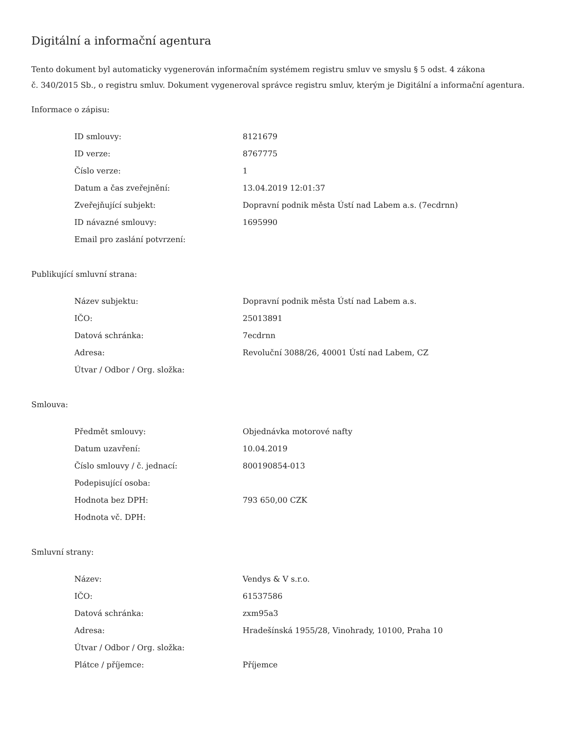Digitální a informační agentura
Tento dokument byl automaticky vygenerován informačním systémem registru smluv ve smyslu § 5 odst. 4 zákona
č. 340/2015 Sb., o registru smluv. Dokument vygeneroval správce registru smluv, kterým je Digitální a informační agentura.
Informace o zápisu:
| ID smlouvy: | 8121679 |
| ID verze: | 8767775 |
| Číslo verze: | 1 |
| Datum a čas zveřejnění: | 13.04.2019 12:01:37 |
| Zveřejňující subjekt: | Dopravní podnik města Ústí nad Labem a.s. (7ecdrnn) |
| ID návazné smlouvy: | 1695990 |
| Email pro zaslání potvrzení: | |
Publikující smluvní strana:
| Název subjektu: | Dopravní podnik města Ústí nad Labem a.s. |
| IČO: | 25013891 |
| Datová schránka: | 7ecdrnn |
| Adresa: | Revoluční 3088/26, 40001 Ústí nad Labem, CZ |
| Útvar / Odbor / Org. složka: | |
Smlouva:
| Předmět smlouvy: | Objednávka motorové nafty |
| Datum uzavření: | 10.04.2019 |
| Číslo smlouvy / č. jednací: | 800190854-013 |
| Podepisující osoba: | |
| Hodnota bez DPH: | 793 650,00 CZK |
| Hodnota vč. DPH: | |
Smluvní strany:
| Název: | Vendys & V s.r.o. |
| IČO: | 61537586 |
| Datová schránka: | zxm95a3 |
| Adresa: | Hradešínská 1955/28, Vinohrady, 10100, Praha 10 |
| Útvar / Odbor / Org. složka: | |
| Plátce / příjemce: | Příjemce |